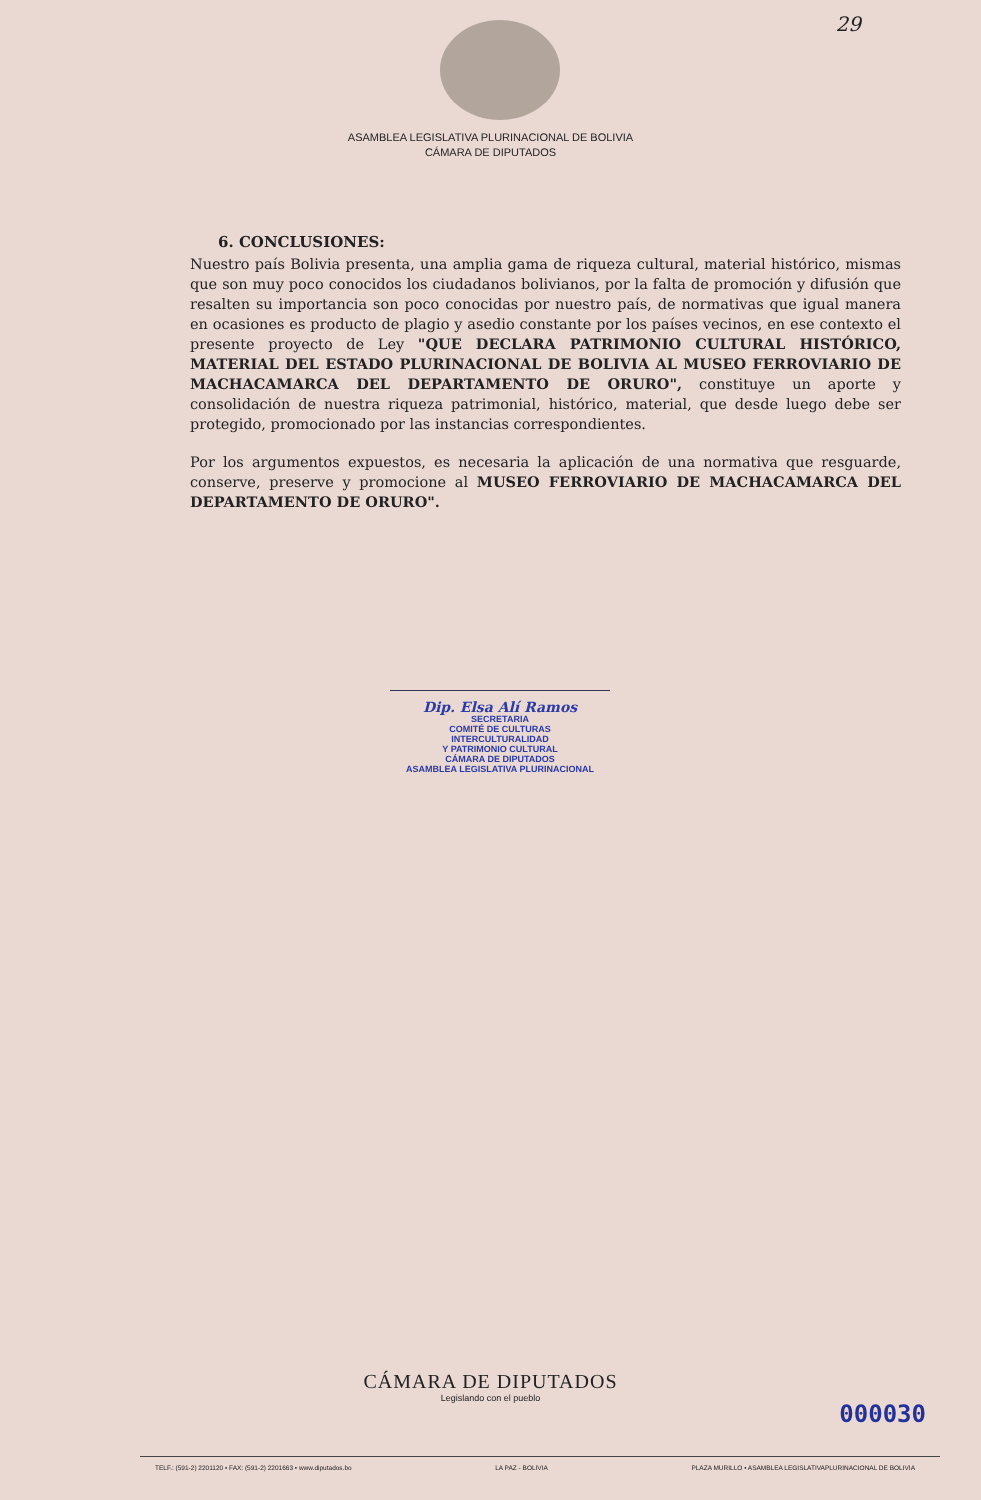29
ASAMBLEA LEGISLATIVA PLURINACIONAL DE BOLIVIA
CÁMARA DE DIPUTADOS
6. CONCLUSIONES:
Nuestro país Bolivia presenta, una amplia gama de riqueza cultural, material histórico, mismas que son muy poco conocidos los ciudadanos bolivianos, por la falta de promoción y difusión que resalten su importancia son poco conocidas por nuestro país, de normativas que igual manera en ocasiones es producto de plagio y asedio constante por los países vecinos, en ese contexto el presente proyecto de Ley "QUE DECLARA PATRIMONIO CULTURAL HISTÓRICO, MATERIAL DEL ESTADO PLURINACIONAL DE BOLIVIA AL MUSEO FERROVIARIO DE MACHACAMARCA DEL DEPARTAMENTO DE ORURO", constituye un aporte y consolidación de nuestra riqueza patrimonial, histórico, material, que desde luego debe ser protegido, promocionado por las instancias correspondientes.
Por los argumentos expuestos, es necesaria la aplicación de una normativa que resguarde, conserve, preserve y promocione al MUSEO FERROVIARIO DE MACHACAMARCA DEL DEPARTAMENTO DE ORURO".
Dip. Elsa Alí Ramos
SECRETARIA
COMITÉ DE CULTURAS INTERCULTURALIDAD
Y PATRIMONIO CULTURAL
CÁMARA DE DIPUTADOS
ASAMBLEA LEGISLATIVA PLURINACIONAL
CÁMARA DE DIPUTADOS
Legislando con el pueblo
000030
TELF.: (591-2) 2201120 • FAX: (591-2) 2201663 • www.diputados.bo LA PAZ - BOLIVIA PLAZA MURILLO • ASAMBLEA LEGISLATIVAPLURINACIONAL DE BOLIVIA